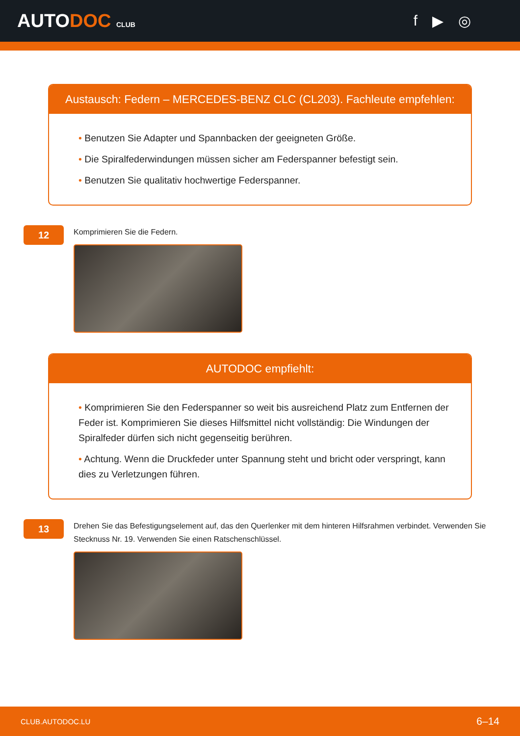AUTODOC CLUB
f ▶ ◎
Austausch: Federn – MERCEDES-BENZ CLC (CL203). Fachleute empfehlen:
• Benutzen Sie Adapter und Spannbacken der geeigneten Größe.
• Die Spiralfederwindungen müssen sicher am Federspanner befestigt sein.
• Benutzen Sie qualitativ hochwertige Federspanner.
12
Komprimieren Sie die Federn.
AUTODOC empfiehlt:
• Komprimieren Sie den Federspanner so weit bis ausreichend Platz zum Entfernen der Feder ist. Komprimieren Sie dieses Hilfsmittel nicht vollständig: Die Windungen der Spiralfeder dürfen sich nicht gegenseitig berühren.
• Achtung. Wenn die Druckfeder unter Spannung steht und bricht oder verspringt, kann dies zu Verletzungen führen.
13
Drehen Sie das Befestigungselement auf, das den Querlenker mit dem hinteren Hilfsrahmen verbindet. Verwenden Sie Stecknuss Nr. 19. Verwenden Sie einen Ratschenschlüssel.
CLUB.AUTODOC.LU 6–14